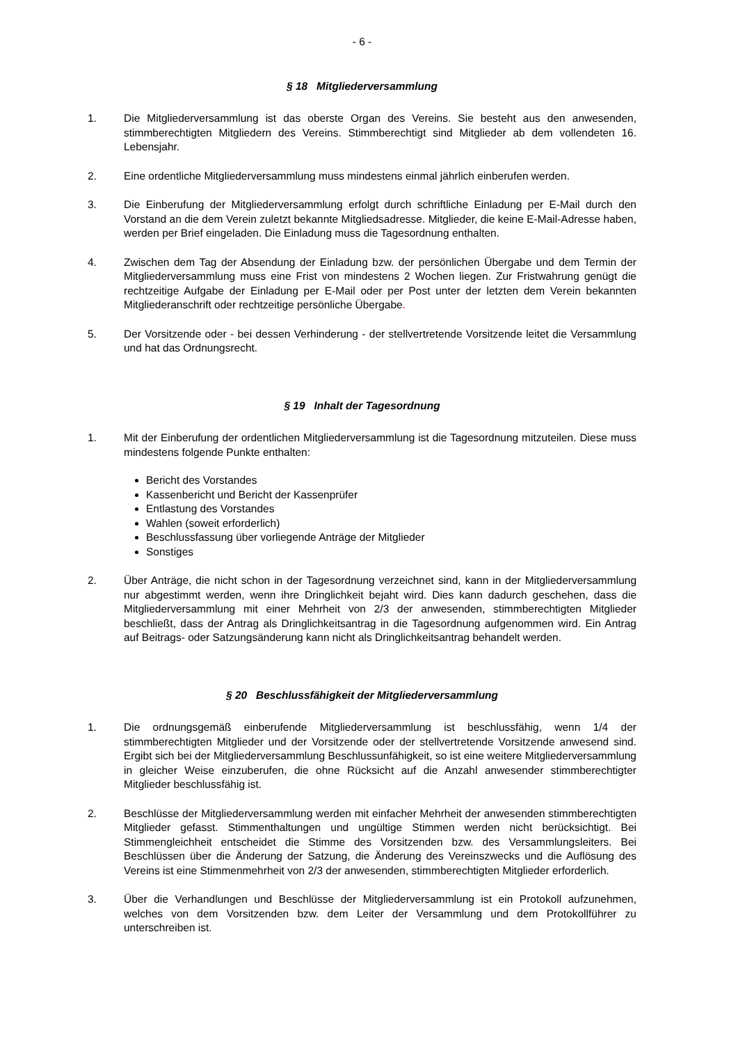- 6 -
§ 18 Mitgliederversammlung
1. Die Mitgliederversammlung ist das oberste Organ des Vereins. Sie besteht aus den anwesenden, stimmberechtigten Mitgliedern des Vereins. Stimmberechtigt sind Mitglieder ab dem vollendeten 16. Lebensjahr.
2. Eine ordentliche Mitgliederversammlung muss mindestens einmal jährlich einberufen werden.
3. Die Einberufung der Mitgliederversammlung erfolgt durch schriftliche Einladung per E-Mail durch den Vorstand an die dem Verein zuletzt bekannte Mitgliedsadresse. Mitglieder, die keine E-Mail-Adresse haben, werden per Brief eingeladen. Die Einladung muss die Tagesordnung enthalten.
4. Zwischen dem Tag der Absendung der Einladung bzw. der persönlichen Übergabe und dem Termin der Mitgliederversammlung muss eine Frist von mindestens 2 Wochen liegen. Zur Fristwahrung genügt die rechtzeitige Aufgabe der Einladung per E-Mail oder per Post unter der letzten dem Verein bekannten Mitgliederanschrift oder rechtzeitige persönliche Übergabe.
5. Der Vorsitzende oder - bei dessen Verhinderung - der stellvertretende Vorsitzende leitet die Versammlung und hat das Ordnungsrecht.
§ 19 Inhalt der Tagesordnung
1. Mit der Einberufung der ordentlichen Mitgliederversammlung ist die Tagesordnung mitzuteilen. Diese muss mindestens folgende Punkte enthalten:
Bericht des Vorstandes
Kassenbericht und Bericht der Kassenprüfer
Entlastung des Vorstandes
Wahlen (soweit erforderlich)
Beschlussfassung über vorliegende Anträge der Mitglieder
Sonstiges
2. Über Anträge, die nicht schon in der Tagesordnung verzeichnet sind, kann in der Mitgliederversammlung nur abgestimmt werden, wenn ihre Dringlichkeit bejaht wird. Dies kann dadurch geschehen, dass die Mitgliederversammlung mit einer Mehrheit von 2/3 der anwesenden, stimmberechtigten Mitglieder beschließt, dass der Antrag als Dringlichkeitsantrag in die Tagesordnung aufgenommen wird. Ein Antrag auf Beitrags- oder Satzungsänderung kann nicht als Dringlichkeitsantrag behandelt werden.
§ 20 Beschlussfähigkeit der Mitgliederversammlung
1. Die ordnungsgemäß einberufende Mitgliederversammlung ist beschlussfähig, wenn 1/4 der stimmberechtigten Mitglieder und der Vorsitzende oder der stellvertretende Vorsitzende anwesend sind. Ergibt sich bei der Mitgliederversammlung Beschlussunfähigkeit, so ist eine weitere Mitgliederversammlung in gleicher Weise einzuberufen, die ohne Rücksicht auf die Anzahl anwesender stimmberechtigter Mitglieder beschlussfähig ist.
2. Beschlüsse der Mitgliederversammlung werden mit einfacher Mehrheit der anwesenden stimmberechtigten Mitglieder gefasst. Stimmenthaltungen und ungültige Stimmen werden nicht berücksichtigt. Bei Stimmengleichheit entscheidet die Stimme des Vorsitzenden bzw. des Versammlungsleiters. Bei Beschlüssen über die Änderung der Satzung, die Änderung des Vereinszwecks und die Auflösung des Vereins ist eine Stimmenmehrheit von 2/3 der anwesenden, stimmberechtigten Mitglieder erforderlich.
3. Über die Verhandlungen und Beschlüsse der Mitgliederversammlung ist ein Protokoll aufzunehmen, welches von dem Vorsitzenden bzw. dem Leiter der Versammlung und dem Protokollführer zu unterschreiben ist.